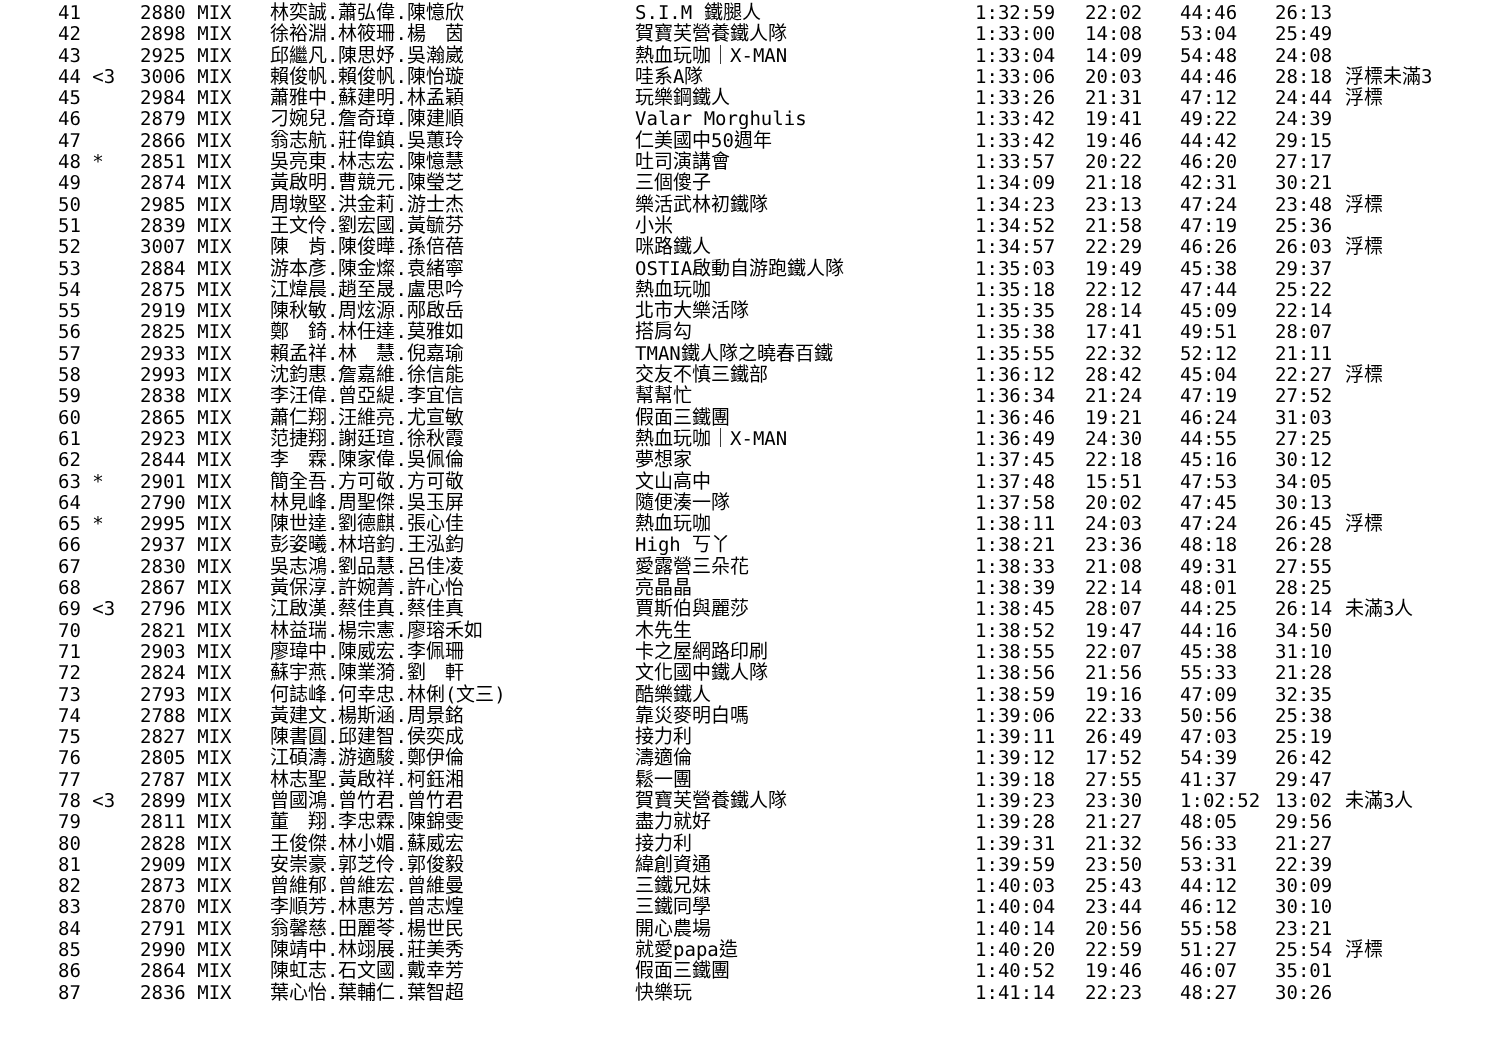| 41 | 2880 MIX | 林奕誠.蕭弘偉.陳憶欣 | S.I.M 鐵腿人 | 1:32:59 | 22:02 | 44:46 | 26:13 | |
| 42 | 2898 MIX | 徐裕淵.林筱珊.楊 茵 | 賀寶芙營養鐵人隊 | 1:33:00 | 14:08 | 53:04 | 25:49 | |
| 43 | 2925 MIX | 邱繼凡.陳思妤.吳瀚崴 | 熱血玩咖｜X-MAN | 1:33:04 | 14:09 | 54:48 | 24:08 | |
| 44 <3 | 3006 MIX | 賴俊帆.賴俊帆.陳怡璇 | 哇系A隊 | 1:33:06 | 20:03 | 44:46 | 28:18 | 浮標未滿3 |
| 45 | 2984 MIX | 蕭雅中.蘇建明.林孟穎 | 玩樂鋼鐵人 | 1:33:26 | 21:31 | 47:12 | 24:44 | 浮標 |
| 46 | 2879 MIX | 刁婉兒.詹奇璋.陳建順 | Valar Morghulis | 1:33:42 | 19:41 | 49:22 | 24:39 | |
| 47 | 2866 MIX | 翁志航.莊偉鎮.吳蕙玲 | 仁美國中50週年 | 1:33:42 | 19:46 | 44:42 | 29:15 | |
| 48 * | 2851 MIX | 吳亮東.林志宏.陳憶慧 | 吐司演講會 | 1:33:57 | 20:22 | 46:20 | 27:17 | |
| 49 | 2874 MIX | 黃啟明.曹競元.陳瑩芝 | 三個傻子 | 1:34:09 | 21:18 | 42:31 | 30:21 | |
| 50 | 2985 MIX | 周墩堅.洪金莉.游士杰 | 樂活武林初鐵隊 | 1:34:23 | 23:13 | 47:24 | 23:48 | 浮標 |
| 51 | 2839 MIX | 王文伶.劉宏國.黃毓芬 | 小米 | 1:34:52 | 21:58 | 47:19 | 25:36 | |
| 52 | 3007 MIX | 陳 肯.陳俊曄.孫倍蓓 | 咪路鐵人 | 1:34:57 | 22:29 | 46:26 | 26:03 | 浮標 |
| 53 | 2884 MIX | 游本彥.陳金燦.袁緒寧 | OSTIA啟動自游跑鐵人隊 | 1:35:03 | 19:49 | 45:38 | 29:37 | |
| 54 | 2875 MIX | 江煒晨.趙至晟.盧思吟 | 熱血玩咖 | 1:35:18 | 22:12 | 47:44 | 25:22 | |
| 55 | 2919 MIX | 陳秋敏.周炫源.邴啟岳 | 北市大樂活隊 | 1:35:35 | 28:14 | 45:09 | 22:14 | |
| 56 | 2825 MIX | 鄭 錡.林任達.莫雅如 | 搭肩勾 | 1:35:38 | 17:41 | 49:51 | 28:07 | |
| 57 | 2933 MIX | 賴孟祥.林 慧.倪嘉瑜 | TMAN鐵人隊之曉春百鐵 | 1:35:55 | 22:32 | 52:12 | 21:11 | |
| 58 | 2993 MIX | 沈鈞惠.詹嘉維.徐信能 | 交友不慎三鐵部 | 1:36:12 | 28:42 | 45:04 | 22:27 | 浮標 |
| 59 | 2838 MIX | 李汪偉.曾亞緹.李宜信 | 幫幫忙 | 1:36:34 | 21:24 | 47:19 | 27:52 | |
| 60 | 2865 MIX | 蕭仁翔.汪維亮.尤宣敏 | 假面三鐵團 | 1:36:46 | 19:21 | 46:24 | 31:03 | |
| 61 | 2923 MIX | 范捷翔.謝廷瑄.徐秋霞 | 熱血玩咖｜X-MAN | 1:36:49 | 24:30 | 44:55 | 27:25 | |
| 62 | 2844 MIX | 李 霖.陳家偉.吳佩倫 | 夢想家 | 1:37:45 | 22:18 | 45:16 | 30:12 | |
| 63 * | 2901 MIX | 簡全吾.方可敬.方可敬 | 文山高中 | 1:37:48 | 15:51 | 47:53 | 34:05 | |
| 64 | 2790 MIX | 林見峰.周聖傑.吳玉屏 | 隨便湊一隊 | 1:37:58 | 20:02 | 47:45 | 30:13 | |
| 65 * | 2995 MIX | 陳世達.劉德麒.張心佳 | 熱血玩咖 | 1:38:11 | 24:03 | 47:24 | 26:45 | 浮標 |
| 66 | 2937 MIX | 彭姿曦.林培鈞.王泓鈞 | High 丂丫 | 1:38:21 | 23:36 | 48:18 | 26:28 | |
| 67 | 2830 MIX | 吳志鴻.劉品慧.呂佳凌 | 愛露營三朵花 | 1:38:33 | 21:08 | 49:31 | 27:55 | |
| 68 | 2867 MIX | 黃保淳.許婉菁.許心怡 | 亮晶晶 | 1:38:39 | 22:14 | 48:01 | 28:25 | |
| 69 <3 | 2796 MIX | 江啟漢.蔡佳真.蔡佳真 | 賈斯伯與麗莎 | 1:38:45 | 28:07 | 44:25 | 26:14 | 未滿3人 |
| 70 | 2821 MIX | 林益瑞.楊宗憲.廖瑢禾如 | 木先生 | 1:38:52 | 19:47 | 44:16 | 34:50 | |
| 71 | 2903 MIX | 廖瑋中.陳威宏.李佩珊 | 卡之屋網路印刷 | 1:38:55 | 22:07 | 45:38 | 31:10 | |
| 72 | 2824 MIX | 蘇宇燕.陳業漪.劉 軒 | 文化國中鐵人隊 | 1:38:56 | 21:56 | 55:33 | 21:28 | |
| 73 | 2793 MIX | 何誌峰.何幸忠.林俐(文三) | 酷樂鐵人 | 1:38:59 | 19:16 | 47:09 | 32:35 | |
| 74 | 2788 MIX | 黃建文.楊斯涵.周景銘 | 靠災麥明白嗎 | 1:39:06 | 22:33 | 50:56 | 25:38 | |
| 75 | 2827 MIX | 陳書圓.邱建智.侯奕成 | 接力利 | 1:39:11 | 26:49 | 47:03 | 25:19 | |
| 76 | 2805 MIX | 江碩濤.游適駿.鄭伊倫 | 濤適倫 | 1:39:12 | 17:52 | 54:39 | 26:42 | |
| 77 | 2787 MIX | 林志聖.黃啟祥.柯鈺湘 | 鬆一團 | 1:39:18 | 27:55 | 41:37 | 29:47 | |
| 78 <3 | 2899 MIX | 曾國鴻.曾竹君.曾竹君 | 賀寶芙營養鐵人隊 | 1:39:23 | 23:30 | 1:02:52 | 13:02 | 未滿3人 |
| 79 | 2811 MIX | 董 翔.李忠霖.陳錦雯 | 盡力就好 | 1:39:28 | 21:27 | 48:05 | 29:56 | |
| 80 | 2828 MIX | 王俊傑.林小媚.蘇威宏 | 接力利 | 1:39:31 | 21:32 | 56:33 | 21:27 | |
| 81 | 2909 MIX | 安崇豪.郭芝伶.郭俊毅 | 緯創資通 | 1:39:59 | 23:50 | 53:31 | 22:39 | |
| 82 | 2873 MIX | 曾維郁.曾維宏.曾維曼 | 三鐵兄妹 | 1:40:03 | 25:43 | 44:12 | 30:09 | |
| 83 | 2870 MIX | 李順芳.林惠芳.曾志煌 | 三鐵同學 | 1:40:04 | 23:44 | 46:12 | 30:10 | |
| 84 | 2791 MIX | 翁馨慈.田麗苓.楊世民 | 開心農場 | 1:40:14 | 20:56 | 55:58 | 23:21 | |
| 85 | 2990 MIX | 陳靖中.林翊展.莊美秀 | 就愛papa造 | 1:40:20 | 22:59 | 51:27 | 25:54 | 浮標 |
| 86 | 2864 MIX | 陳虹志.石文國.戴幸芳 | 假面三鐵團 | 1:40:52 | 19:46 | 46:07 | 35:01 | |
| 87 | 2836 MIX | 葉心怡.葉輔仁.葉智超 | 快樂玩 | 1:41:14 | 22:23 | 48:27 | 30:26 | |